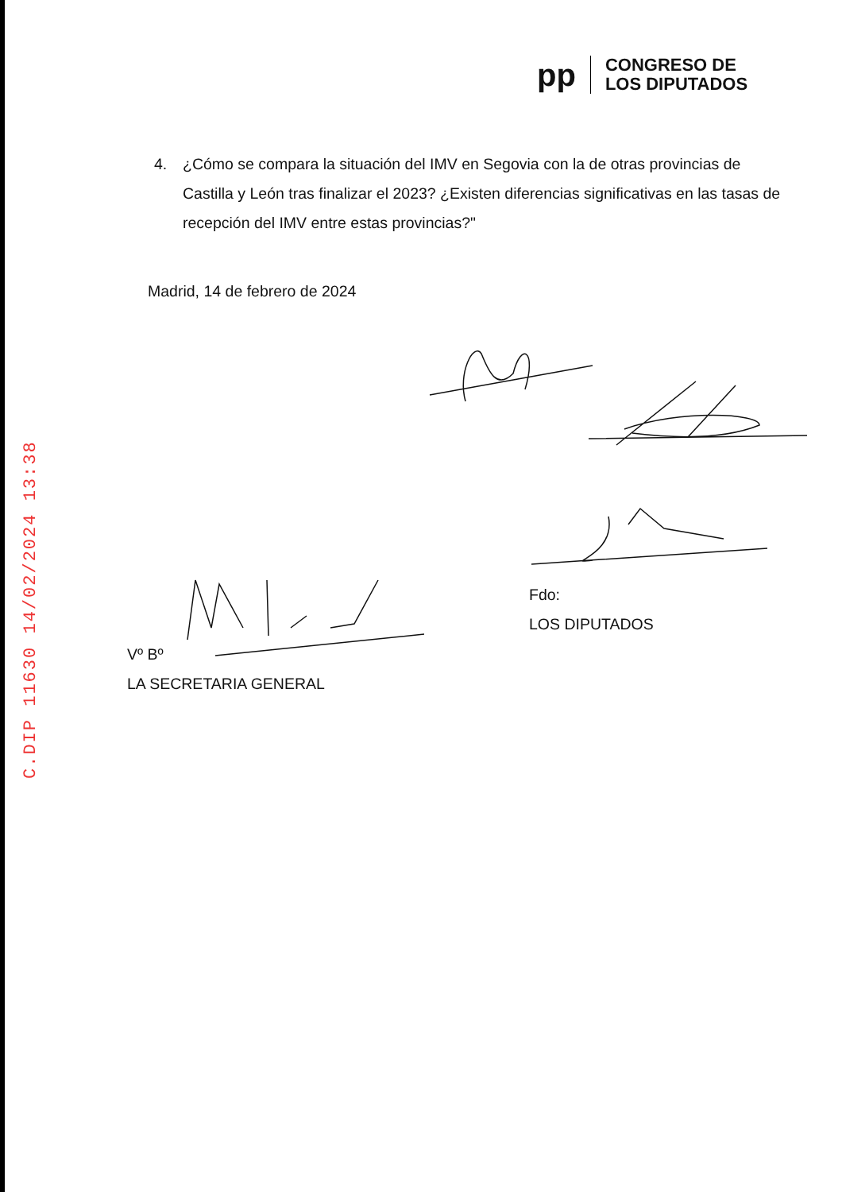pp
CONGRESO DE
LOS DIPUTADOS
4. ¿Cómo se compara la situación del IMV en Segovia con la de otras provincias de Castilla y León tras finalizar el 2023? ¿Existen diferencias significativas en las tasas de recepción del IMV entre estas provincias?"
Madrid, 14 de febrero de 2024
Fdo:
LOS DIPUTADOS
Vº Bº
LA SECRETARIA GENERAL
C.DIP 11630 14/02/2024 13:38